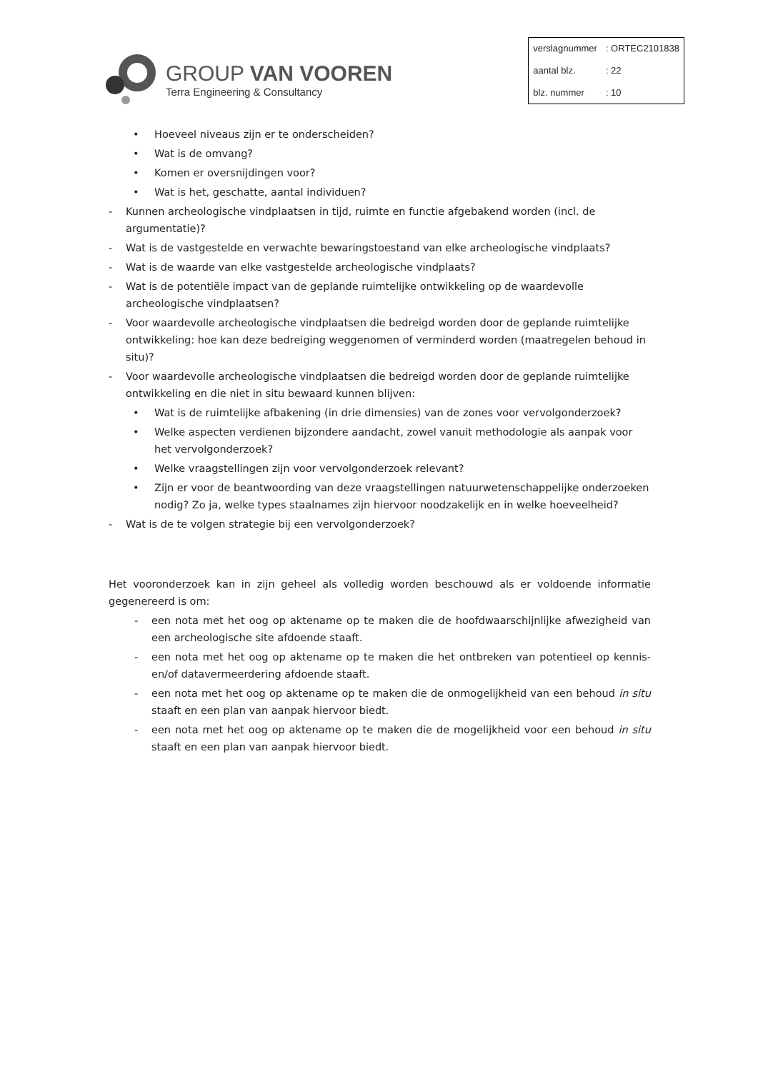GROUP VAN VOOREN
Terra Engineering & Consultancy
| verslagnummer | : ORTEC2101838 |
| aantal blz. | : 22 |
| blz. nummer | : 10 |
• Hoeveel niveaus zijn er te onderscheiden?
• Wat is de omvang?
• Komen er oversnijdingen voor?
• Wat is het, geschatte, aantal individuen?
- Kunnen archeologische vindplaatsen in tijd, ruimte en functie afgebakend worden (incl. de argumentatie)?
- Wat is de vastgestelde en verwachte bewaringstoestand van elke archeologische vindplaats?
- Wat is de waarde van elke vastgestelde archeologische vindplaats?
- Wat is de potentiële impact van de geplande ruimtelijke ontwikkeling op de waardevolle archeologische vindplaatsen?
- Voor waardevolle archeologische vindplaatsen die bedreigd worden door de geplande ruimtelijke ontwikkeling: hoe kan deze bedreiging weggenomen of verminderd worden (maatregelen behoud in situ)?
- Voor waardevolle archeologische vindplaatsen die bedreigd worden door de geplande ruimtelijke ontwikkeling en die niet in situ bewaard kunnen blijven:
• Wat is de ruimtelijke afbakening (in drie dimensies) van de zones voor vervolgonderzoek?
• Welke aspecten verdienen bijzondere aandacht, zowel vanuit methodologie als aanpak voor het vervolgonderzoek?
• Welke vraagstellingen zijn voor vervolgonderzoek relevant?
• Zijn er voor de beantwoording van deze vraagstellingen natuurwetenschappelijke onderzoeken nodig? Zo ja, welke types staalnames zijn hiervoor noodzakelijk en in welke hoeveelheid?
- Wat is de te volgen strategie bij een vervolgonderzoek?
Het vooronderzoek kan in zijn geheel als volledig worden beschouwd als er voldoende informatie gegenereerd is om:
- een nota met het oog op aktename op te maken die de hoofdwaarschijnlijke afwezigheid van een archeologische site afdoende staaft.
- een nota met het oog op aktename op te maken die het ontbreken van potentieel op kennis- en/of datavermeerdering afdoende staaft.
- een nota met het oog op aktename op te maken die de onmogelijkheid van een behoud in situ staaft en een plan van aanpak hiervoor biedt.
- een nota met het oog op aktename op te maken die de mogelijkheid voor een behoud in situ staaft en een plan van aanpak hiervoor biedt.